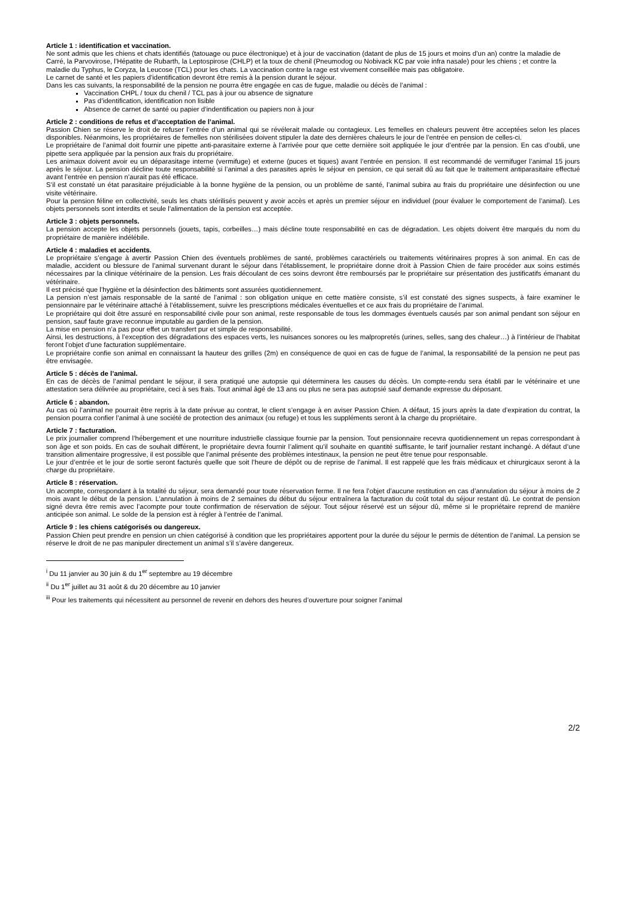Article 1 : identification et vaccination.
Ne sont admis que les chiens et chats identifiés (tatouage ou puce électronique) et à jour de vaccination (datant de plus de 15 jours et moins d’un an) contre la maladie de Carré, la Parvovirose, l’Hépatite de Rubarth, la Leptospirose (CHLP) et la toux de chenil (Pneumodog ou Nobivack KC par voie infra nasale) pour les chiens ; et contre la maladie du Typhus, le Coryza, la Leucose (TCL) pour les chats. La vaccination contre la rage est vivement conseillée mais pas obligatoire.
Le carnet de santé et les papiers d’identification devront être remis à la pension durant le séjour.
Dans les cas suivants, la responsabilité de la pension ne pourra être engagée en cas de fugue, maladie ou décès de l’animal :
Vaccination CHPL / toux du chenil / TCL pas à jour ou absence de signature
Pas d’identification, identification non lisible
Absence de carnet de santé ou papier d’indentification ou papiers non à jour
Article 2 : conditions de refus et d’acceptation de l’animal.
Passion Chien se réserve le droit de refuser l’entrée d’un animal qui se révélerait malade ou contagieux. Les femelles en chaleurs peuvent être acceptées selon les places disponibles. Néanmoins, les propriétaires de femelles non stérilisées doivent stipuler la date des dernières chaleurs le jour de l’entrée en pension de celles-ci.
Le propriétaire de l’animal doit fournir une pipette anti-parasitaire externe à l’arrivée pour que cette dernière soit appliquée le jour d’entrée par la pension. En cas d’oubli, une pipette sera appliquée par la pension aux frais du propriétaire.
Les animaux doivent avoir eu un déparasitage interne (vermifuge) et externe (puces et tiques) avant l’entrée en pension. Il est recommandé de vermifuger l’animal 15 jours après le séjour. La pension décline toute responsabilité si l’animal a des parasites après le séjour en pension, ce qui serait dû au fait que le traitement antiparasitaire effectué avant l’entrée en pension n’aurait pas été efficace.
S’il est constaté un état parasitaire préjudiciable à la bonne hygiène de la pension, ou un problème de santé, l’animal subira au frais du propriétaire une désinfection ou une visite vétérinaire.
Pour la pension féline en collectivité, seuls les chats stérilisés peuvent y avoir accès et après un premier séjour en individuel (pour évaluer le comportement de l’animal). Les objets personnels sont interdits et seule l’alimentation de la pension est acceptée.
Article 3 : objets personnels.
La pension accepte les objets personnels (jouets, tapis, corbeilles…) mais décline toute responsabilité en cas de dégradation. Les objets doivent être marqués du nom du propriétaire de manière indélébile.
Article 4 : maladies et accidents.
Le propriétaire s’engage à avertir Passion Chien des éventuels problèmes de santé, problèmes caractériels ou traitements vétérinaires propres à son animal. En cas de maladie, accident ou blessure de l’animal survenant durant le séjour dans l’établissement, le propriétaire donne droit à Passion Chien de faire procéder aux soins estimés nécessaires par la clinique vétérinaire de la pension. Les frais découlant de ces soins devront être remboursés par le propriétaire sur présentation des justificatifs émanant du vétérinaire.
Il est précisé que l’hygiène et la désinfection des bâtiments sont assurées quotidiennement.
La pension n’est jamais responsable de la santé de l’animal : son obligation unique en cette matière consiste, s’il est constaté des signes suspects, à faire examiner le pensionnaire par le vétérinaire attaché à l’établissement, suivre les prescriptions médicales éventuelles et ce aux frais du propriétaire de l’animal.
Le propriétaire qui doit être assuré en responsabilité civile pour son animal, reste responsable de tous les dommages éventuels causés par son animal pendant son séjour en pension, sauf faute grave reconnue imputable au gardien de la pension.
La mise en pension n’a pas pour effet un transfert pur et simple de responsabilité.
Ainsi, les destructions, à l’exception des dégradations des espaces verts, les nuisances sonores ou les malpropretés (urines, selles, sang des chaleur…) à l’intérieur de l’habitat feront l’objet d’une facturation supplémentaire.
Le propriétaire confie son animal en connaissant la hauteur des grilles (2m) en conséquence de quoi en cas de fugue de l’animal, la responsabilité de la pension ne peut pas être envisagée.
Article 5 : décès de l’animal.
En cas de décès de l’animal pendant le séjour, il sera pratiqué une autopsie qui déterminera les causes du décès. Un compte-rendu sera établi par le vétérinaire et une attestation sera délivrée au propriétaire, ceci à ses frais. Tout animal âgé de 13 ans ou plus ne sera pas autopsié sauf demande expresse du déposant.
Article 6 : abandon.
Au cas où l’animal ne pourrait être repris à la date prévue au contrat, le client s’engage à en aviser Passion Chien. A défaut, 15 jours après la date d’expiration du contrat, la pension pourra confier l’animal à une société de protection des animaux (ou refuge) et tous les suppléments seront à la charge du propriétaire.
Article 7 : facturation.
Le prix journalier comprend l’hébergement et une nourriture industrielle classique fournie par la pension. Tout pensionnaire recevra quotidiennement un repas correspondant à son âge et son poids. En cas de souhait différent, le propriétaire devra fournir l’aliment qu’il souhaite en quantité suffisante, le tarif journalier restant inchangé. A défaut d’une transition alimentaire progressive, il est possible que l’animal présente des problèmes intestinaux, la pension ne peut être tenue pour responsable.
Le jour d’entrée et le jour de sortie seront facturés quelle que soit l’heure de dépôt ou de reprise de l’animal. Il est rappelé que les frais médicaux et chirurgicaux seront à la charge du propriétaire.
Article 8 : réservation.
Un acompte, correspondant à la totalité du séjour, sera demandé pour toute réservation ferme. Il ne fera l’objet d’aucune restitution en cas d’annulation du séjour à moins de 2 mois avant le début de la pension. L’annulation à moins de 2 semaines du début du séjour entraînera la facturation du coût total du séjour restant dû. Le contrat de pension signé devra être remis avec l’acompte pour toute confirmation de réservation de séjour. Tout séjour réservé est un séjour dû, même si le propriétaire reprend de manière anticipée son animal. Le solde de la pension est à régler à l’entrée de l’animal.
Article 9 : les chiens catégorisés ou dangereux.
Passion Chien peut prendre en pension un chien catégorisé à condition que les propriétaires apportent pour la durée du séjour le permis de détention de l’animal. La pension se réserve le droit de ne pas manipuler directement un animal s’il s’avère dangereux.
<sup>i</sup> Du 11 janvier au 30 juin & du 1<sup>er</sup> septembre au 19 décembre
<sup>ii</sup> Du 1<sup>er</sup> juillet au 31 août & du 20 décembre au 10 janvier
<sup>iii</sup> Pour les traitements qui nécessitent au personnel de revenir en dehors des heures d’ouverture pour soigner l’animal
2/2